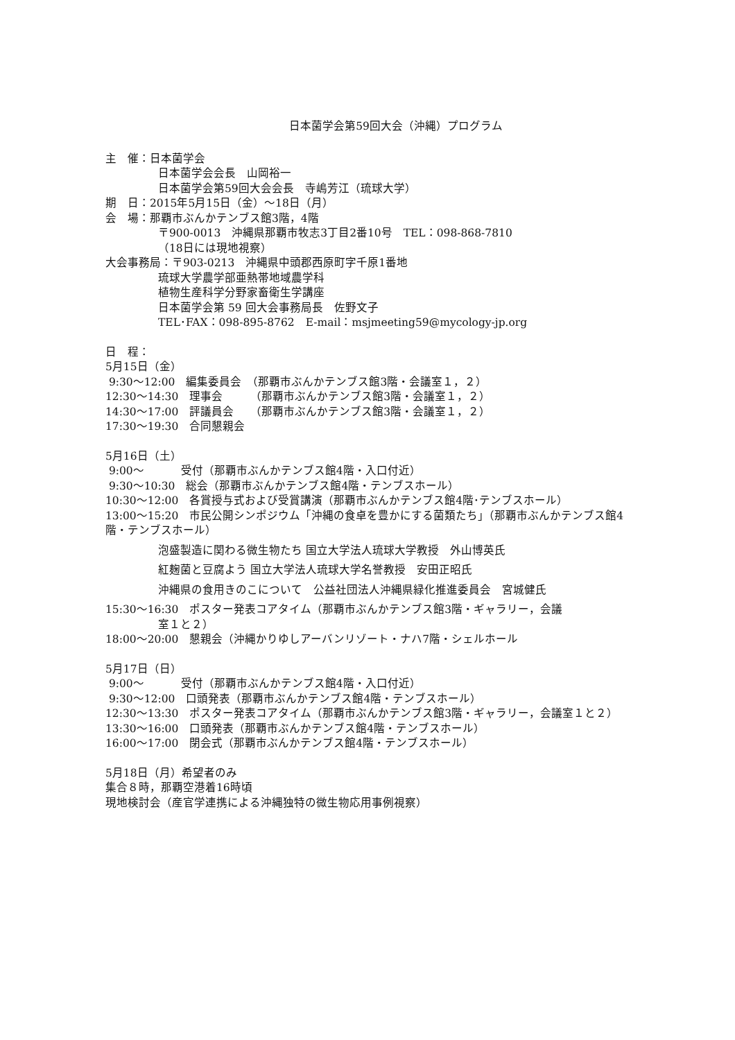日本菌学会第59回大会（沖縄）プログラム
主　催：日本菌学会
日本菌学会会長　山岡裕一
日本菌学会第59回大会会長　寺嶋芳江（琉球大学）
期　日：2015年5月15日（金）〜18日（月）
会　場：那覇市ぶんかテンブス館3階，4階
〒900-0013　沖縄県那覇市牧志3丁目2番10号　TEL：098-868-7810
（18日には現地視察）
大会事務局：〒903-0213　沖縄県中頭郡西原町字千原1番地
琉球大学農学部亜熱帯地域農学科
植物生産科学分野家畜衛生学講座
日本菌学会第 59 回大会事務局長　佐野文子
TEL･FAX：098-895-8762　E-mail：msjmeeting59@mycology-jp.org
日　程：
5月15日（金）
9:30〜12:00　編集委員会　（那覇市ぶんかテンブス館3階・会議室１，２）
12:30〜14:30　理事会　　　（那覇市ぶんかテンブス館3階・会議室１，２）
14:30〜17:00　評議員会　　（那覇市ぶんかテンブス館3階・会議室１，２）
17:30〜19:30　合同懇親会
5月16日（土）
9:00〜　　　 受付（那覇市ぶんかテンブス館4階・入口付近）
9:30〜10:30　総会（那覇市ぶんかテンブス館4階・テンブスホール）
10:30〜12:00　各賞授与式および受賞講演（那覇市ぶんかテンブス館4階･テンブスホール）
13:00〜15:20　市民公開シンポジウム「沖縄の食卓を豊かにする菌類たち」（那覇市ぶんかテンブス館4階・テンブスホール）
泡盛製造に関わる微生物たち 国立大学法人琉球大学教授　外山博英氏
紅麹菌と豆腐よう 国立大学法人琉球大学名誉教授　安田正昭氏
沖縄県の食用きのこについて　公益社団法人沖縄県緑化推進委員会　宮城健氏
15:30〜16:30　ポスター発表コアタイム（那覇市ぶんかテンブス館3階・ギャラリー，会議
室１と２）
18:00〜20:00　懇親会（沖縄かりゆしアーバンリゾート・ナハ7階・シェルホール
5月17日（日）
9:00〜　　　 受付（那覇市ぶんかテンブス館4階・入口付近）
9:30〜12:00　口頭発表（那覇市ぶんかテンブス館4階・テンブスホール）
12:30〜13:30　ポスター発表コアタイム（那覇市ぶんかテンブス館3階・ギャラリー，会議室１と２）
13:30〜16:00　口頭発表（那覇市ぶんかテンブス館4階・テンブスホール）
16:00〜17:00　閉会式（那覇市ぶんかテンブス館4階・テンブスホール）
5月18日（月）希望者のみ
集合８時，那覇空港着16時頃
現地検討会（産官学連携による沖縄独特の微生物応用事例視察）